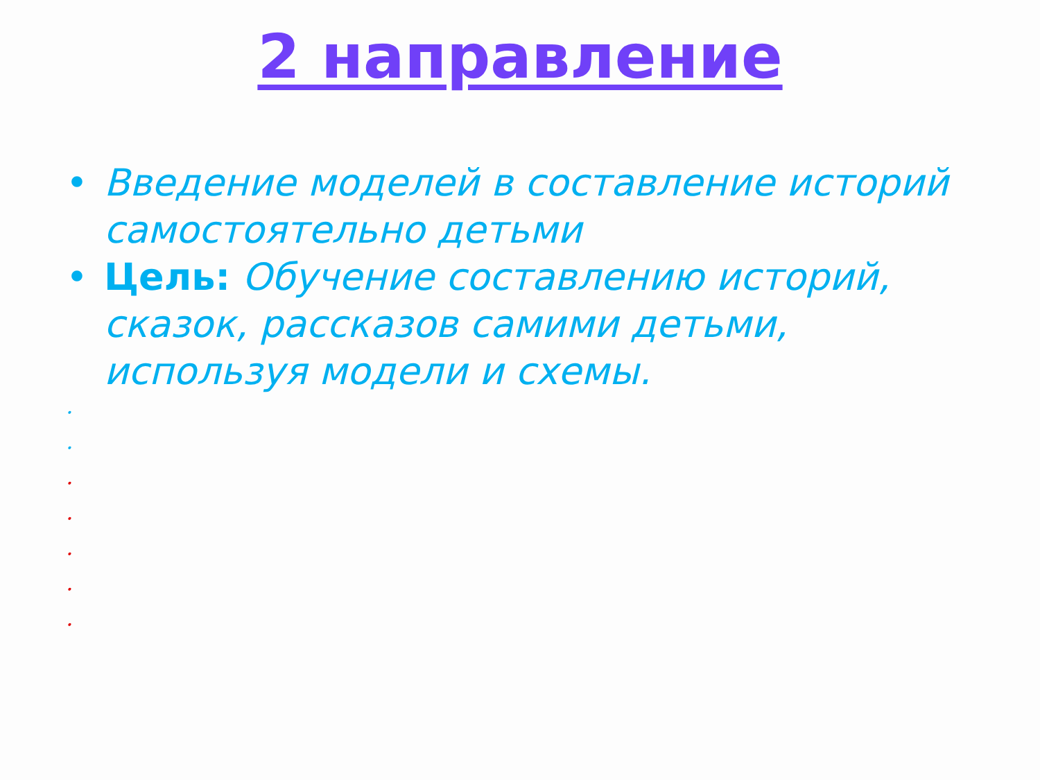2 направление
• Введение моделей в составление историй самостоятельно детьми
• Цель: Обучение составлению историй, сказок, рассказов самими детьми, используя модели и схемы.
•
•
•
•
•
•
•